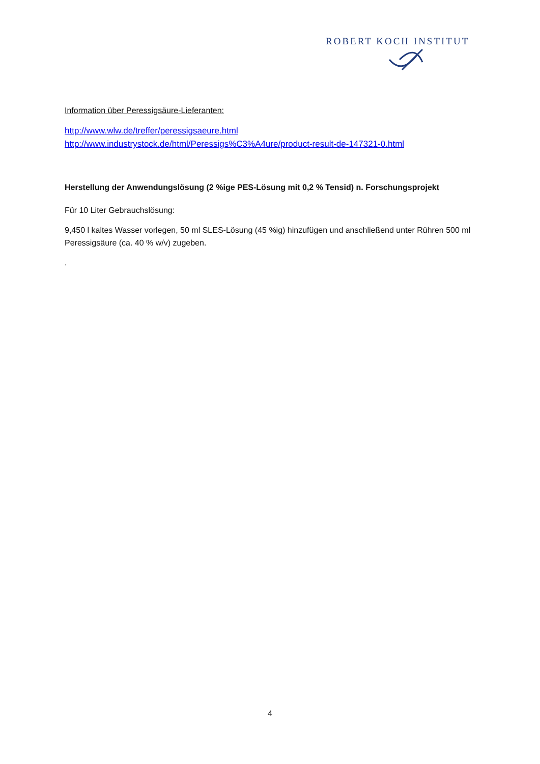ROBERT KOCH INSTITUT
Information über Peressigsäure-Lieferanten:
http://www.wlw.de/treffer/peressigsaeure.html
http://www.industrystock.de/html/Peressigs%C3%A4ure/product-result-de-147321-0.html
Herstellung der Anwendungslösung (2 %ige PES-Lösung mit 0,2 % Tensid) n. Forschungsprojekt
Für 10 Liter Gebrauchslösung:
9,450 l kaltes Wasser vorlegen, 50 ml SLES-Lösung (45 %ig) hinzufügen und anschließend unter Rühren 500 ml Peressigsäure (ca. 40 % w/v) zugeben.
.
4